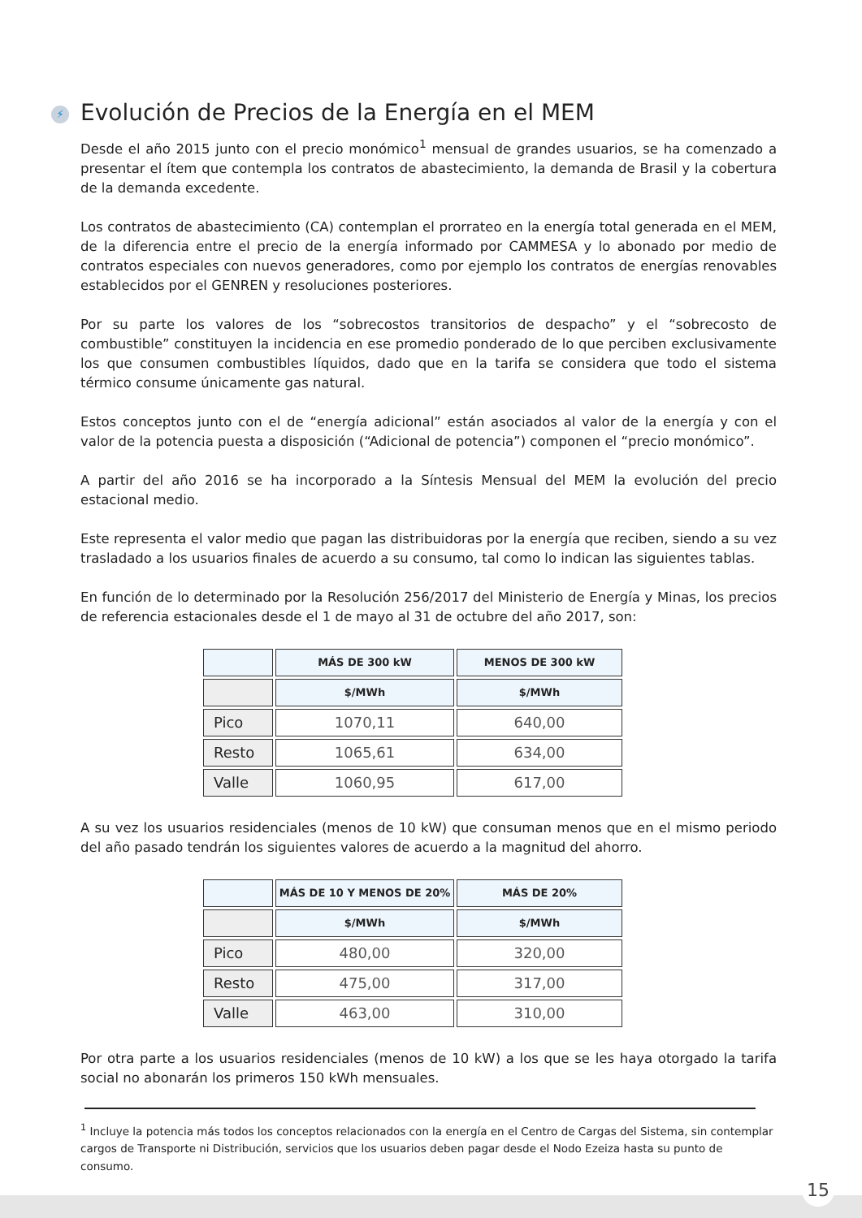⚡ Evolución de Precios de la Energía en el MEM
Desde el año 2015 junto con el precio monómico<sup>1</sup> mensual de grandes usuarios, se ha comenzado a presentar el ítem que contempla los contratos de abastecimiento, la demanda de Brasil y la cobertura de la demanda excedente.
Los contratos de abastecimiento (CA) contemplan el prorrateo en la energía total generada en el MEM, de la diferencia entre el precio de la energía informado por CAMMESA y lo abonado por medio de contratos especiales con nuevos generadores, como por ejemplo los contratos de energías renovables establecidos por el GENREN y resoluciones posteriores.
Por su parte los valores de los “sobrecostos transitorios de despacho” y el “sobrecosto de combustible” constituyen la incidencia en ese promedio ponderado de lo que perciben exclusivamente los que consumen combustibles líquidos, dado que en la tarifa se considera que todo el sistema térmico consume únicamente gas natural.
Estos conceptos junto con el de “energía adicional” están asociados al valor de la energía y con el valor de la potencia puesta a disposición (“Adicional de potencia”) componen el “precio monómico”.
A partir del año 2016 se ha incorporado a la Síntesis Mensual del MEM la evolución del precio estacional medio.
Este representa el valor medio que pagan las distribuidoras por la energía que reciben, siendo a su vez trasladado a los usuarios finales de acuerdo a su consumo, tal como lo indican las siguientes tablas.
En función de lo determinado por la Resolución 256/2017 del Ministerio de Energía y Minas, los precios de referencia estacionales desde el 1 de mayo al 31 de octubre del año 2017, son:
| | MÁS DE 300 kW | MENOS DE 300 kW |
| --- | --- | --- |
| | $/MWh | $/MWh |
| Pico | 1070,11 | 640,00 |
| Resto | 1065,61 | 634,00 |
| Valle | 1060,95 | 617,00 |
A su vez los usuarios residenciales (menos de 10 kW) que consuman menos que en el mismo periodo del año pasado tendrán los siguientes valores de acuerdo a la magnitud del ahorro.
| | MÁS DE 10 Y MENOS DE 20% | MÁS DE 20% |
| --- | --- | --- |
| | $/MWh | $/MWh |
| Pico | 480,00 | 320,00 |
| Resto | 475,00 | 317,00 |
| Valle | 463,00 | 310,00 |
Por otra parte a los usuarios residenciales (menos de 10 kW) a los que se les haya otorgado la tarifa social no abonarán los primeros 150 kWh mensuales.
<sup>1</sup> Incluye la potencia más todos los conceptos relacionados con la energía en el Centro de Cargas del Sistema, sin contemplar cargos de Transporte ni Distribución, servicios que los usuarios deben pagar desde el Nodo Ezeiza hasta su punto de consumo.
15